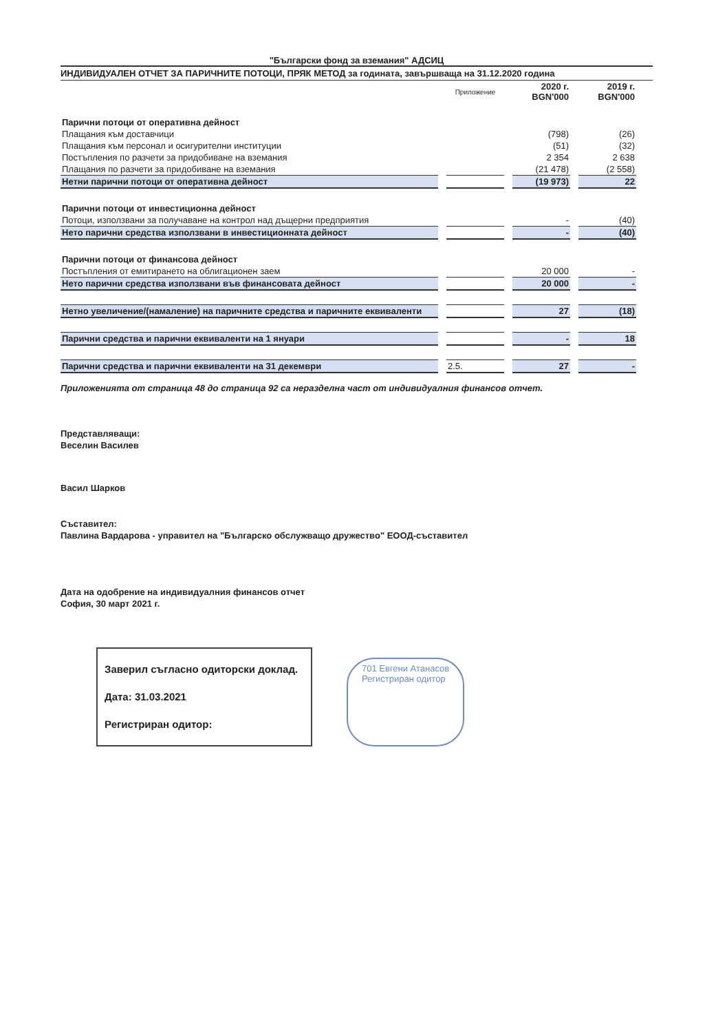"Български фонд за вземания" АДСИЦ
ИНДИВИДУАЛЕН ОТЧЕТ ЗА ПАРИЧНИТЕ ПОТОЦИ, ПРЯК МЕТОД за годината, завършваща на 31.12.2020 година
| | Приложение | 2020 г. BGN'000 | 2019 г. BGN'000 |
| --- | --- | --- | --- |
| Парични потоци от оперативна дейност | | | |
| Плащания към доставчици | | (798) | (26) |
| Плащания към персонал и осигурителни институции | | (51) | (32) |
| Постъпления по разчети за придобиване на вземания | | 2 354 | 2 638 |
| Плащания по разчети за придобиване на вземания | | (21 478) | (2 558) |
| Нетни парични потоци от оперативна дейност | | (19 973) | 22 |
| Парични потоци от инвестиционна дейност | | | |
| Потоци, използвани за получаване на контрол над дъщерни предприятия | | - | (40) |
| Нето парични средства използвани в инвестиционната дейност | | - | (40) |
| Парични потоци от финансова дейност | | | |
| Постъпления от емитирането на облигационен заем | | 20 000 | - |
| Нето парични средства използвани във финансовата дейност | | 20 000 | - |
| Нетно увеличение/(намаление) на паричните средства и паричните еквиваленти | | 27 | (18) |
| Парични средства и парични еквиваленти на 1 януари | | - | 18 |
| Парични средства и парични еквиваленти на 31 декември | 2.5. | 27 | - |
Приложенията от страница 48 до страница 92 са неразделна част от индивидуалния финансов отчет.
Представляващи:
Веселин Василев
Васил Шарков
Съставител:
Павлина Вардарова - управител на "Българско обслужващо дружество" ЕООД-съставител
Дата на одобрение на индивидуалния финансов отчет
София, 30 март 2021 г.
Заверил съгласно одиторски доклад.
Дата: 31.03.2021
Регистриран одитор:
701 Евгени Атанасов
Регистриран одитор